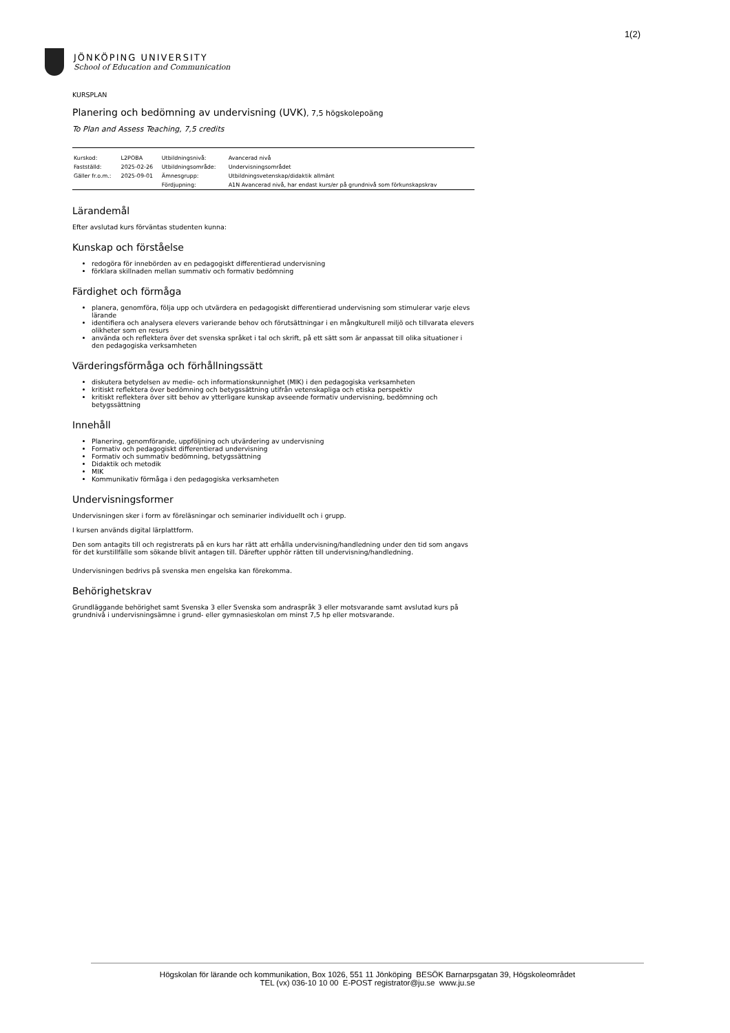1(2)
JÖNKÖPING UNIVERSITY
School of Education and Communication
KURSPLAN
Planering och bedömning av undervisning (UVK), 7,5 högskolepoäng
To Plan and Assess Teaching, 7,5 credits
| Kurskod: | L2POBA | Utbildningsnivå: | Avancerad nivå |
| Fastställd: | 2025-02-26 | Utbildningsområde: | Undervisningsområdet |
| Gäller fr.o.m.: | 2025-09-01 | Ämnesgrupp: | Utbildningsvetenskap/didaktik allmänt |
| | | Fördjupning: | A1N Avancerad nivå, har endast kurs/er på grundnivå som förkunskapskrav |
Lärandemål
Efter avslutad kurs förväntas studenten kunna:
Kunskap och förståelse
redogöra för innebörden av en pedagogiskt differentierad undervisning
förklara skillnaden mellan summativ och formativ bedömning
Färdighet och förmåga
planera, genomföra, följa upp och utvärdera en pedagogiskt differentierad undervisning som stimulerar varje elevs lärande
identifiera och analysera elevers varierande behov och förutsättningar i en mångkulturell miljö och tillvarata elevers olikheter som en resurs
använda och reflektera över det svenska språket i tal och skrift, på ett sätt som är anpassat till olika situationer i den pedagogiska verksamheten
Värderingsförmåga och förhållningssätt
diskutera betydelsen av medie- och informationskunnighet (MIK) i den pedagogiska verksamheten
kritiskt reflektera över bedömning och betygssättning utifrån vetenskapliga och etiska perspektiv
kritiskt reflektera över sitt behov av ytterligare kunskap avseende formativ undervisning, bedömning och betygssättning
Innehåll
Planering, genomförande, uppföljning och utvärdering av undervisning
Formativ och pedagogiskt differentierad undervisning
Formativ och summativ bedömning, betygssättning
Didaktik och metodik
MIK
Kommunikativ förmåga i den pedagogiska verksamheten
Undervisningsformer
Undervisningen sker i form av föreläsningar och seminarier individuellt och i grupp.
I kursen används digital lärplattform.
Den som antagits till och registrerats på en kurs har rätt att erhålla undervisning/handledning under den tid som angavs för det kurstillfälle som sökande blivit antagen till. Därefter upphör rätten till undervisning/handledning.
Undervisningen bedrivs på svenska men engelska kan förekomma.
Behörighetskrav
Grundläggande behörighet samt Svenska 3 eller Svenska som andraspråk 3 eller motsvarande samt avslutad kurs på grundnivå i undervisningsämne i grund- eller gymnasieskolan om minst 7,5 hp eller motsvarande.
Högskolan för lärande och kommunikation, Box 1026, 551 11 Jönköping BESÖK Barnarpsgatan 39, Högskoleområdet
TEL (vx) 036-10 10 00 E-POST registrator@ju.se www.ju.se